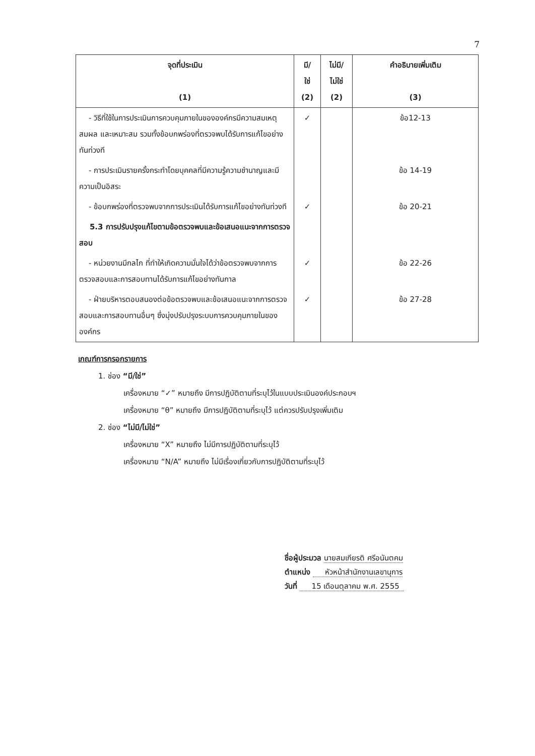7
| จุดที่ประเมิน (1) | มี/ ใช่ (2) | ไม่มี/ ไม่ใช่ (2) | คำอธิบายเพิ่มเติม (3) |
| --- | --- | --- | --- |
| - วิธีที่ใช้ในการประเมินการควบคุมภายในขององค์กรมีความสมเหตุ สมผล และเหมาะสม รวมทั้งข้อบกพร่องที่ตรวจพบได้รับการแก้ไขอย่างทันท่วงที | ✓ | | ข้อ12-13 |
| - การประเมินรายครั้งกระทำโดยบุคคลที่มีความรู้ความชำนาญและมีความเป็นอิสระ | | | ข้อ 14-19 |
| - ข้อบกพร่องที่ตรวจพบจากการประเมินได้รับการแก้ไขอย่างทันท่วงที | ✓ | | ข้อ 20-21 |
| 5.3 การปรับปรุงแก้ไขตามข้อตรวจพบและข้อเสนอแนะจากการตรวจสอบ | | | |
| - หน่วยงานมีกลไก ที่ทำให้เกิดความมั่นใจได้ว่าข้อตรวจพบจากการตรวจสอบและการสอบทานได้รับการแก้ไขอย่างทันกาล | ✓ | | ข้อ 22-26 |
| - ฝ่ายบริหารตอบสนองต่อข้อตรวจพบและข้อเสนอแนะจากการตรวจสอบและการสอบทานอื่นๆ ซึ่งมุ่งปรับปรุงระบบการควบคุมภายในขององค์กร | ✓ | | ข้อ 27-28 |
เกณฑ์การกรอกรายการ
1. ช่อง “มี/ใช่”
เครื่องหมาย “✓” หมายถึง มีการปฏิบัติตามที่ระบุไว้ในแบบประเมินองค์ประกอบฯ
เครื่องหมาย “θ” หมายถึง มีการปฏิบัติตามที่ระบุไว้ แต่ควรปรับปรุงเพิ่มเติม
2. ช่อง “ไม่มี/ไม่ใช่”
เครื่องหมาย “X” หมายถึง ไม่มีการปฏิบัติตามที่ระบุไว้
เครื่องหมาย “N/A” หมายถึง ไม่มีเรื่องเกี่ยวกับการปฏิบัติตามที่ระบุไว้
ชื่อผู้ประมวล นายสมเกียรติ ศรีอนันตคม
ตำแหน่ง หัวหน้าสำนักงานเลขานุการ
วันที่ 15 เดือนตุลาคม พ.ศ. 2555